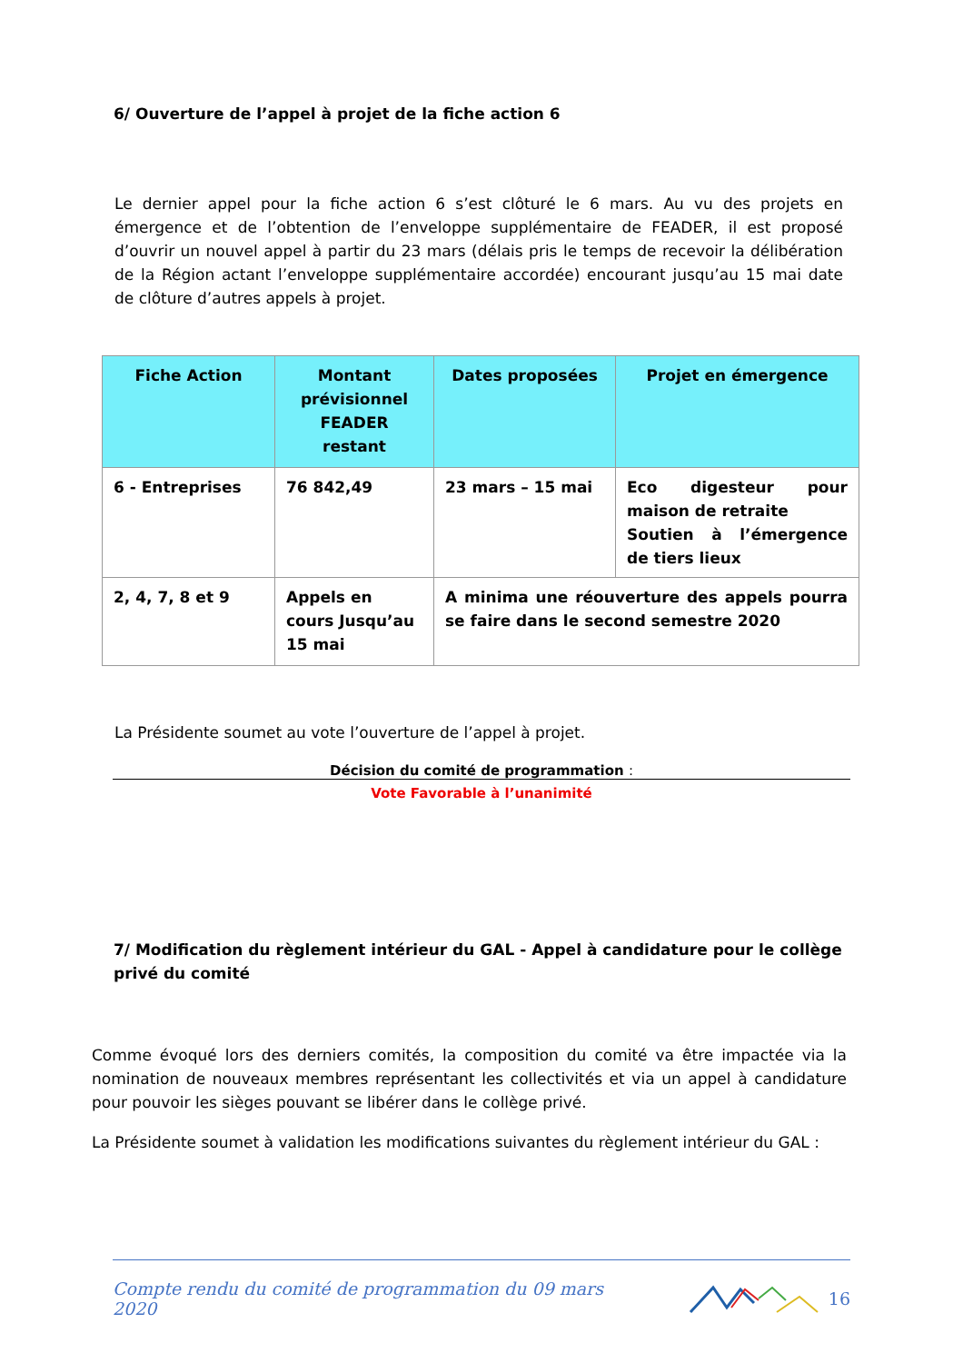6/ Ouverture de l’appel à projet de la fiche action 6
Le dernier appel pour la fiche action 6 s’est clôturé le 6 mars. Au vu des projets en émergence et de l’obtention de l’enveloppe supplémentaire de FEADER, il est proposé d’ouvrir un nouvel appel à partir du 23 mars (délais pris le temps de recevoir la délibération de la Région actant l’enveloppe supplémentaire accordée) encourant jusqu’au 15 mai date de clôture d’autres appels à projet.
| Fiche Action | Montant prévisionnel FEADER restant | Dates proposées | Projet en émergence |
| --- | --- | --- | --- |
| 6 - Entreprises | 76 842,49 | 23 mars – 15 mai | Eco digesteur pour maison de retraite Soutien à l’émergence de tiers lieux |
| 2, 4, 7, 8 et 9 | Appels en cours Jusqu’au 15 mai | A minima une réouverture des appels pourra se faire dans le second semestre 2020 | |
La Présidente soumet au vote l’ouverture de l’appel à projet.
Décision du comité de programmation :
Vote Favorable à l’unanimité
7/ Modification du règlement intérieur du GAL - Appel à candidature pour le collège privé du comité
Comme évoqué lors des derniers comités, la composition du comité va être impactée via la nomination de nouveaux membres représentant les collectivités et via un appel à candidature pour pouvoir les sièges pouvant se libérer dans le collège privé.
La Présidente soumet à validation les modifications suivantes du règlement intérieur du GAL :
Compte rendu du comité de programmation du 09 mars 2020 16